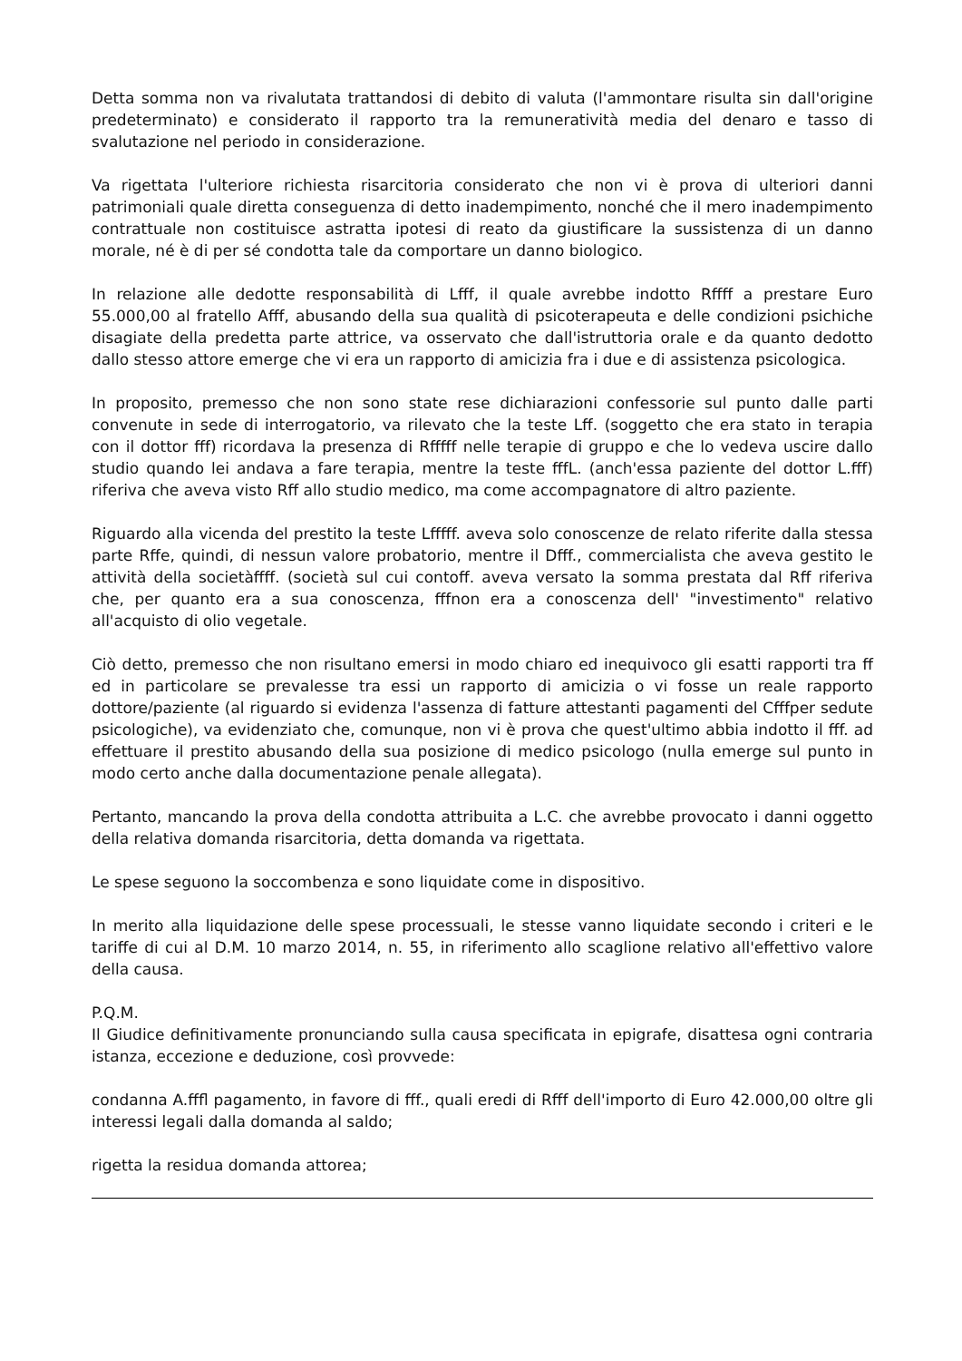Detta somma non va rivalutata trattandosi di debito di valuta (l'ammontare risulta sin dall'origine predeterminato) e considerato il rapporto tra la remuneratività media del denaro e tasso di svalutazione nel periodo in considerazione.
Va rigettata l'ulteriore richiesta risarcitoria considerato che non vi è prova di ulteriori danni patrimoniali quale diretta conseguenza di detto inadempimento, nonché che il mero inadempimento contrattuale non costituisce astratta ipotesi di reato da giustificare la sussistenza di un danno morale, né è di per sé condotta tale da comportare un danno biologico.
In relazione alle dedotte responsabilità di Lfff, il quale avrebbe indotto Rffff a prestare Euro 55.000,00 al fratello Afff, abusando della sua qualità di psicoterapeuta e delle condizioni psichiche disagiate della predetta parte attrice, va osservato che dall'istruttoria orale e da quanto dedotto dallo stesso attore emerge che vi era un rapporto di amicizia fra i due e di assistenza psicologica.
In proposito, premesso che non sono state rese dichiarazioni confessorie sul punto dalle parti convenute in sede di interrogatorio, va rilevato che la teste Lff. (soggetto che era stato in terapia con il dottor fff) ricordava la presenza di Rfffff nelle terapie di gruppo e che lo vedeva uscire dallo studio quando lei andava a fare terapia, mentre la teste fffL. (anch'essa paziente del dottor L.fff) riferiva che aveva visto Rff allo studio medico, ma come accompagnatore di altro paziente.
Riguardo alla vicenda del prestito la teste Lfffff. aveva solo conoscenze de relato riferite dalla stessa parte Rffe, quindi, di nessun valore probatorio, mentre il Dfff., commercialista che aveva gestito le attività della societàffff. (società sul cui contoff. aveva versato la somma prestata dal Rff riferiva che, per quanto era a sua conoscenza, fffnon era a conoscenza dell' "investimento" relativo all'acquisto di olio vegetale.
Ciò detto, premesso che non risultano emersi in modo chiaro ed inequivoco gli esatti rapporti tra ff ed in particolare se prevalesse tra essi un rapporto di amicizia o vi fosse un reale rapporto dottore/paziente (al riguardo si evidenza l'assenza di fatture attestanti pagamenti del Cfffper sedute psicologiche), va evidenziato che, comunque, non vi è prova che quest'ultimo abbia indotto il fff. ad effettuare il prestito abusando della sua posizione di medico psicologo (nulla emerge sul punto in modo certo anche dalla documentazione penale allegata).
Pertanto, mancando la prova della condotta attribuita a L.C. che avrebbe provocato i danni oggetto della relativa domanda risarcitoria, detta domanda va rigettata.
Le spese seguono la soccombenza e sono liquidate come in dispositivo.
In merito alla liquidazione delle spese processuali, le stesse vanno liquidate secondo i criteri e le tariffe di cui al D.M. 10 marzo 2014, n. 55, in riferimento allo scaglione relativo all'effettivo valore della causa.
P.Q.M.
Il Giudice definitivamente pronunciando sulla causa specificata in epigrafe, disattesa ogni contraria istanza, eccezione e deduzione, così provvede:
condanna A.fffl pagamento, in favore di fff., quali eredi di Rfff dell'importo di Euro 42.000,00 oltre gli interessi legali dalla domanda al saldo;
rigetta la residua domanda attorea;